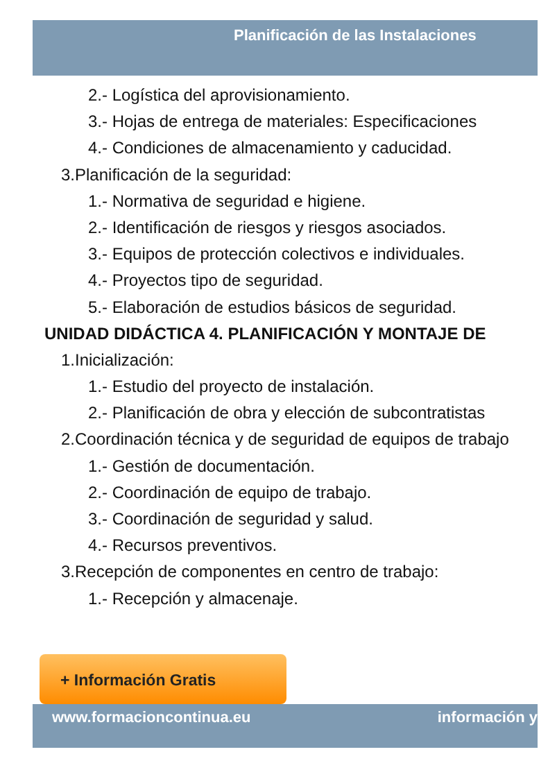Planificación de las Instalaciones
2.- Logística del aprovisionamiento.
3.- Hojas de entrega de materiales: Especificaciones
4.- Condiciones de almacenamiento y caducidad.
3.Planificación de la seguridad:
1.- Normativa de seguridad e higiene.
2.- Identificación de riesgos y riesgos asociados.
3.- Equipos de protección colectivos e individuales.
4.- Proyectos tipo de seguridad.
5.- Elaboración de estudios básicos de seguridad.
UNIDAD DIDÁCTICA 4. PLANIFICACIÓN Y MONTAJE DE
1.Inicialización:
1.- Estudio del proyecto de instalación.
2.- Planificación de obra y elección de subcontratistas
2.Coordinación técnica y de seguridad de equipos de trabajo
1.- Gestión de documentación.
2.- Coordinación de equipo de trabajo.
3.- Coordinación de seguridad y salud.
4.- Recursos preventivos.
3.Recepción de componentes en centro de trabajo:
1.- Recepción y almacenaje.
+ Información Gratis
www.formacioncontinua.eu información y